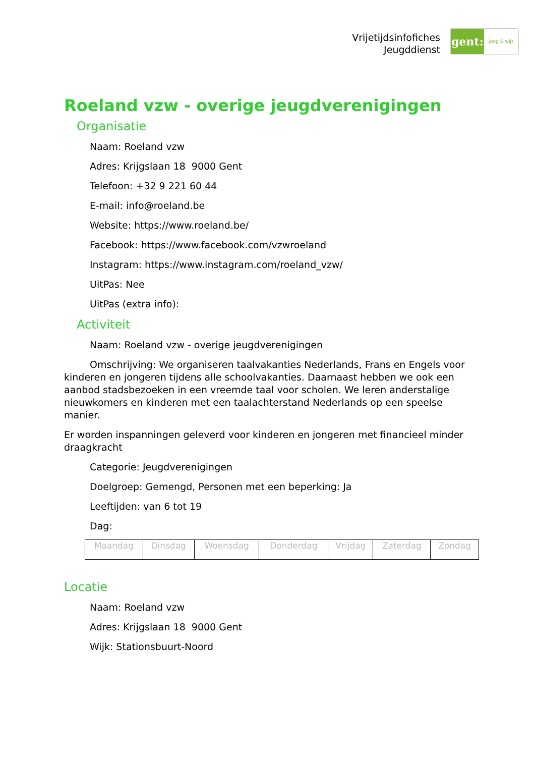Vrijetijdsinfofiches
Jeugddienst
gent:
jong & wijs
Roeland vzw - overige jeugdverenigingen
Organisatie
Naam: Roeland vzw
Adres: Krijgslaan 18 9000 Gent
Telefoon: +32 9 221 60 44
E-mail: info@roeland.be
Website: https://www.roeland.be/
Facebook: https://www.facebook.com/vzwroeland
Instagram: https://www.instagram.com/roeland_vzw/
UitPas: Nee
UitPas (extra info):
Activiteit
Naam: Roeland vzw - overige jeugdverenigingen
Omschrijving: We organiseren taalvakanties Nederlands, Frans en Engels voor kinderen en jongeren tijdens alle schoolvakanties. Daarnaast hebben we ook een aanbod stadsbezoeken in een vreemde taal voor scholen. We leren anderstalige nieuwkomers en kinderen met een taalachterstand Nederlands op een speelse manier.
Er worden inspanningen geleverd voor kinderen en jongeren met financieel minder draagkracht
Categorie: Jeugdverenigingen
Doelgroep: Gemengd, Personen met een beperking: Ja
Leeftijden: van 6 tot 19
Dag:
| Maandag | Dinsdag | Woensdag | Donderdag | Vrijdag | Zaterdag | Zondag |
Locatie
Naam: Roeland vzw
Adres: Krijgslaan 18 9000 Gent
Wijk: Stationsbuurt-Noord